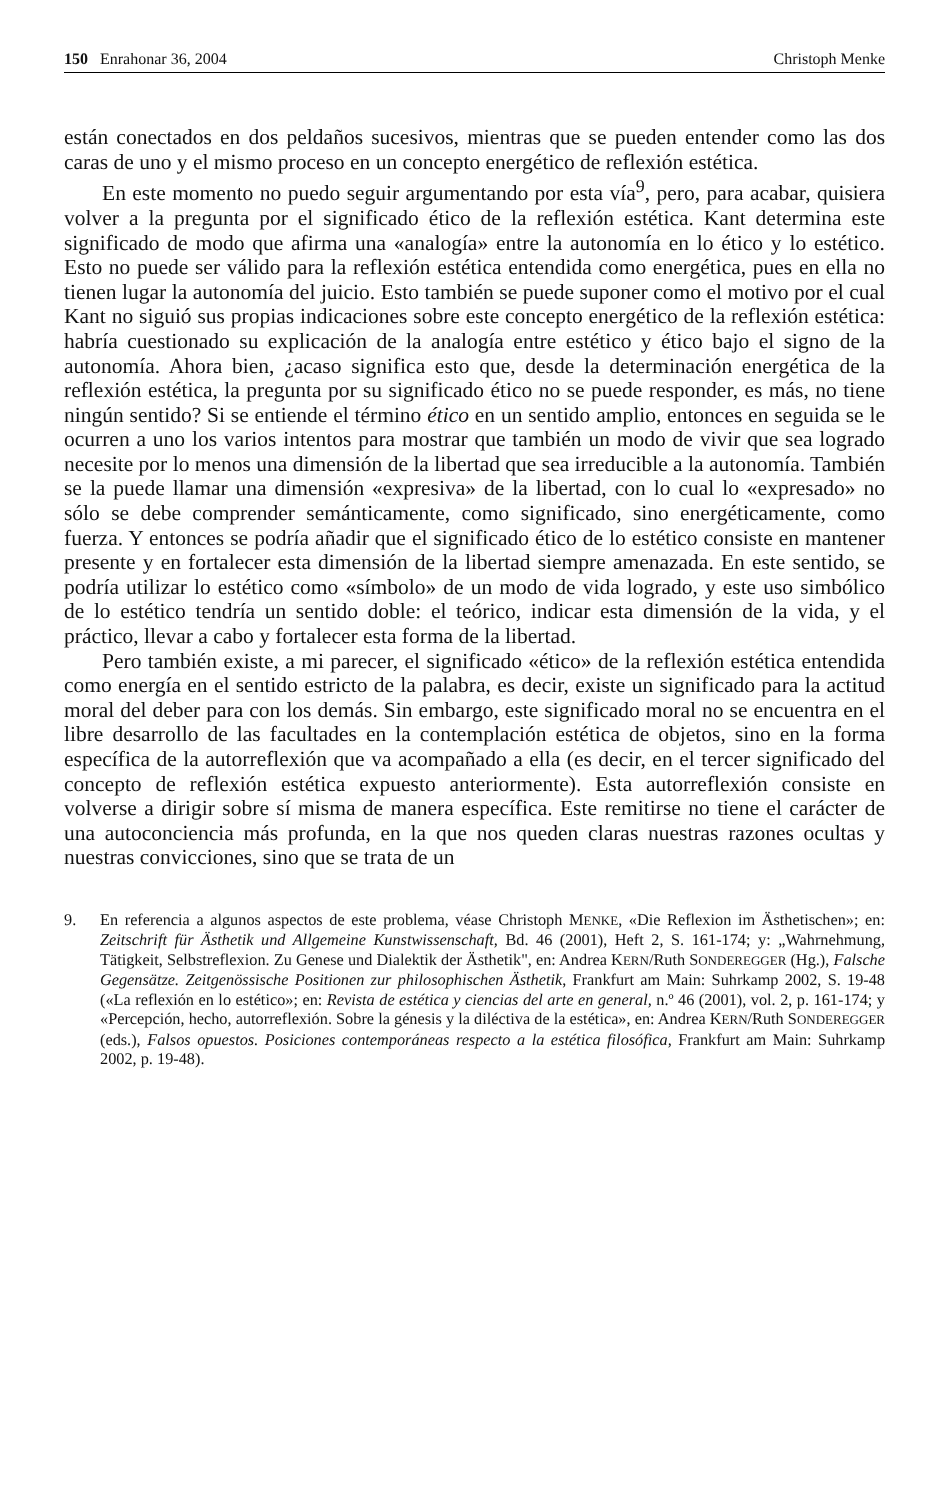150 Enrahonar 36, 2004 Christoph Menke
están conectados en dos peldaños sucesivos, mientras que se pueden entender como las dos caras de uno y el mismo proceso en un concepto energético de reflexión estética.
En este momento no puedo seguir argumentando por esta vía<sup>9</sup>, pero, para acabar, quisiera volver a la pregunta por el significado ético de la reflexión estética. Kant determina este significado de modo que afirma una «analogía» entre la autonomía en lo ético y lo estético. Esto no puede ser válido para la reflexión estética entendida como energética, pues en ella no tienen lugar la autonomía del juicio. Esto también se puede suponer como el motivo por el cual Kant no siguió sus propias indicaciones sobre este concepto energético de la reflexión estética: habría cuestionado su explicación de la analogía entre estético y ético bajo el signo de la autonomía. Ahora bien, ¿acaso significa esto que, desde la determinación energética de la reflexión estética, la pregunta por su significado ético no se puede responder, es más, no tiene ningún sentido? Si se entiende el término ético en un sentido amplio, entonces en seguida se le ocurren a uno los varios intentos para mostrar que también un modo de vivir que sea logrado necesite por lo menos una dimensión de la libertad que sea irreducible a la autonomía. También se la puede llamar una dimensión «expresiva» de la libertad, con lo cual lo «expresado» no sólo se debe comprender semánticamente, como significado, sino energéticamente, como fuerza. Y entonces se podría añadir que el significado ético de lo estético consiste en mantener presente y en fortalecer esta dimensión de la libertad siempre amenazada. En este sentido, se podría utilizar lo estético como «símbolo» de un modo de vida logrado, y este uso simbólico de lo estético tendría un sentido doble: el teórico, indicar esta dimensión de la vida, y el práctico, llevar a cabo y fortalecer esta forma de la libertad.
Pero también existe, a mi parecer, el significado «ético» de la reflexión estética entendida como energía en el sentido estricto de la palabra, es decir, existe un significado para la actitud moral del deber para con los demás. Sin embargo, este significado moral no se encuentra en el libre desarrollo de las facultades en la contemplación estética de objetos, sino en la forma específica de la autorreflexión que va acompañado a ella (es decir, en el tercer significado del concepto de reflexión estética expuesto anteriormente). Esta autorreflexión consiste en volverse a dirigir sobre sí misma de manera específica. Este remitirse no tiene el carácter de una autoconciencia más profunda, en la que nos queden claras nuestras razones ocultas y nuestras convicciones, sino que se trata de un
9. En referencia a algunos aspectos de este problema, véase Christoph MENKE, «Die Reflexion im Ästhetischen»; en: Zeitschrift für Ästhetik und Allgemeine Kunstwissenschaft, Bd. 46 (2001), Heft 2, S. 161-174; y: „Wahrnehmung, Tätigkeit, Selbstreflexion. Zu Genese und Dialektik der Ästhetik", en: Andrea KERN/Ruth SONDEREGGER (Hg.), Falsche Gegensätze. Zeitgenössische Positionen zur philosophischen Ästhetik, Frankfurt am Main: Suhrkamp 2002, S. 19-48 («La reflexión en lo estético»; en: Revista de estética y ciencias del arte en general, n.º 46 (2001), vol. 2, p. 161-174; y «Percepción, hecho, autorreflexión. Sobre la génesis y la diléctiva de la estética», en: Andrea KERN/Ruth SONDEREGGER (eds.), Falsos opuestos. Posiciones contemporáneas respecto a la estética filosófica, Frankfurt am Main: Suhrkamp 2002, p. 19-48).